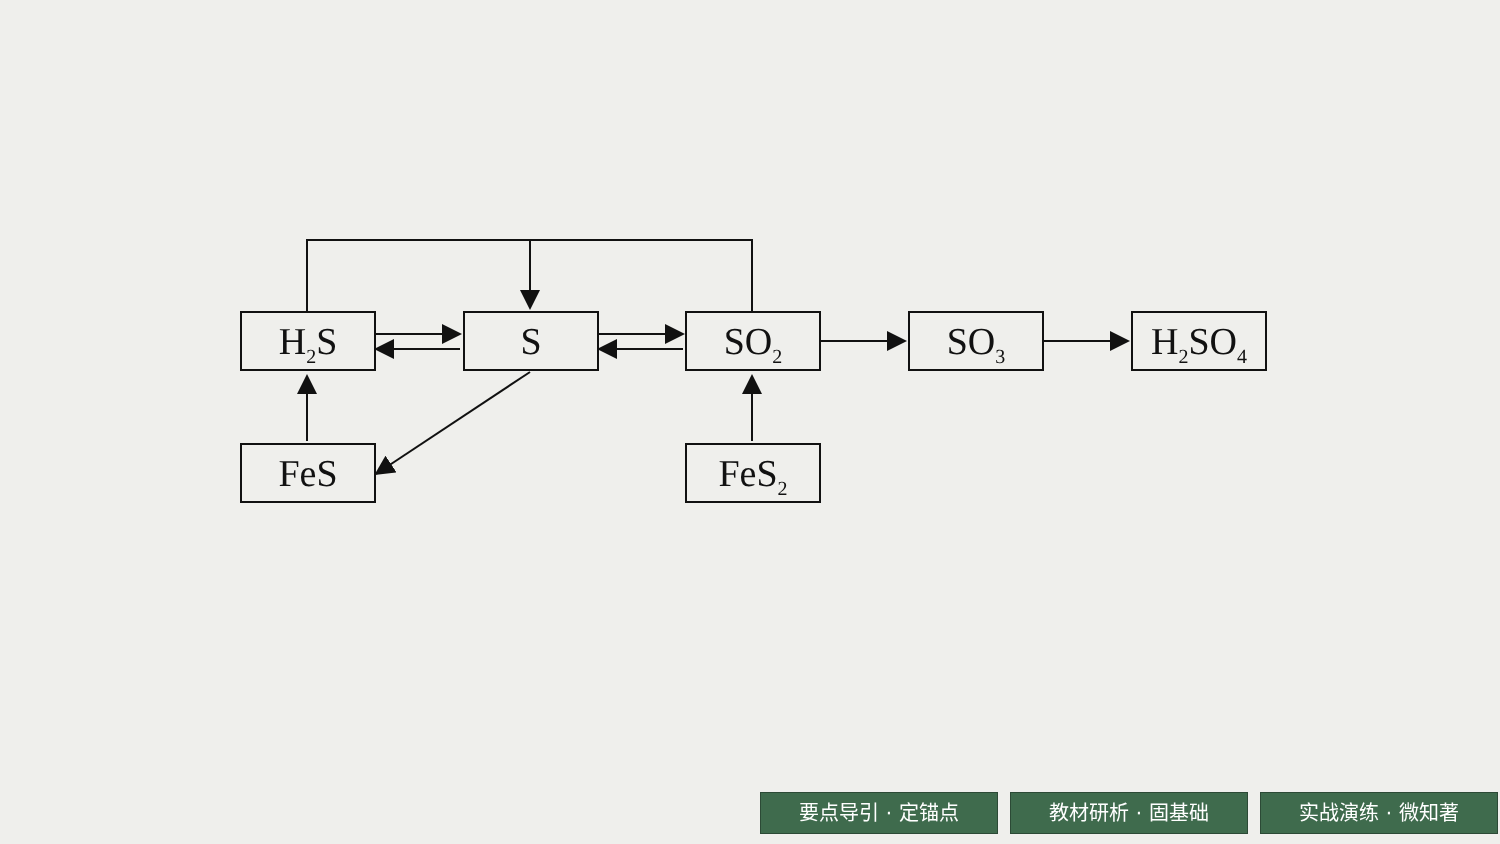H<sub>2</sub>S S SO<sub>2</sub> SO<sub>3</sub> H<sub>2</sub>SO<sub>4</sub>
FeS FeS<sub>2</sub>
要点导引 · 定锚点 教材研析 · 固基础 实战演练 · 微知著